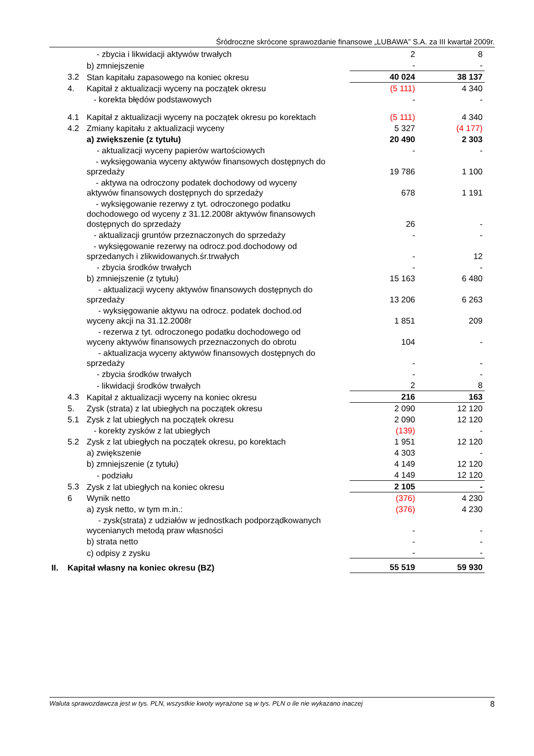Śródroczne skrócone sprawozdanie finansowe „LUBAWA” S.A. za III kwartał 2009r.
| | | - zbycia i likwidacji aktywów trwałych | 2 | 8 |
| | | b) zmniejszenie | - | - |
| | 3.2 | Stan kapitału zapasowego na koniec okresu | 40 024 | 38 137 |
| | 4. | Kapitał z aktualizacji wyceny na początek okresu | (5 111) | 4 340 |
| | | - korekta błędów podstawowych | - | - |
| | 4.1 | Kapitał z aktualizacji wyceny na początek okresu po korektach | (5 111) | 4 340 |
| | 4.2 | Zmiany kapitału z aktualizacji wyceny | 5 327 | (4 177) |
| | | a) zwiększenie (z tytułu) | 20 490 | 2 303 |
| | | - aktualizacji wyceny papierów wartościowych | - | - |
| | | - wyksięgowania wyceny aktywów finansowych dostępnych do sprzedaży | 19 786 | 1 100 |
| | | - aktywa na odroczony podatek dochodowy od wyceny aktywów finansowych dostępnych do sprzedaży | 678 | 1 191 |
| | | - wyksięgowanie rezerwy z tyt. odroczonego podatku dochodowego od wyceny z 31.12.2008r aktywów finansowych dostępnych do sprzedaży | 26 | - |
| | | - aktualizacji gruntów przeznaczonych do sprzedaży | - | - |
| | | - wyksięgowanie rezerwy na odrocz.pod.dochodowy od sprzedanych i zlikwidowanych.śr.trwałych | - | 12 |
| | | - zbycia środków trwałych | - | - |
| | | b) zmniejszenie (z tytułu) | 15 163 | 6 480 |
| | | - aktualizacji wyceny aktywów finansowych dostępnych do sprzedaży | 13 206 | 6 263 |
| | | - wyksięgowanie aktywu na odrocz. podatek dochod.od wyceny akcji na 31.12.2008r | 1 851 | 209 |
| | | - rezerwa z tyt. odroczonego podatku dochodowego od wyceny aktywów finansowych przeznaczonych do obrotu | 104 | - |
| | | - aktualizacja wyceny aktywów finansowych dostępnych do sprzedaży | - | - |
| | | - zbycia środków trwałych | - | - |
| | | - likwidacji środków trwałych | 2 | 8 |
| | 4.3 | Kapitał z aktualizacji wyceny na koniec okresu | 216 | 163 |
| | 5. | Zysk (strata) z lat ubiegłych na początek okresu | 2 090 | 12 120 |
| | 5.1 | Zysk z lat ubiegłych na początek okresu | 2 090 | 12 120 |
| | | - korekty zysków z lat ubiegłych | (139) | - |
| | 5.2 | Zysk z lat ubiegłych na początek okresu, po korektach | 1 951 | 12 120 |
| | | a) zwiększenie | 4 303 | - |
| | | b) zmniejszenie (z tytułu) | 4 149 | 12 120 |
| | | - podziału | 4 149 | 12 120 |
| | 5.3 | Zysk z lat ubiegłych na koniec okresu | 2 105 | - |
| | 6 | Wynik netto | (376) | 4 230 |
| | | a) zysk netto, w tym m.in.: | (376) | 4 230 |
| | | - zysk(strata) z udziałów w jednostkach podporządkowanych wycenianych metodą praw własności | - | - |
| | | b) strata netto | - | - |
| | | c) odpisy z zysku | - | - |
| II. | Kapitał własny na koniec okresu (BZ) | | 55 519 | 59 930 |
Waluta sprawozdawcza jest w tys. PLN, wszystkie kwoty wyrażone są w tys. PLN o ile nie wykazano inaczej 8